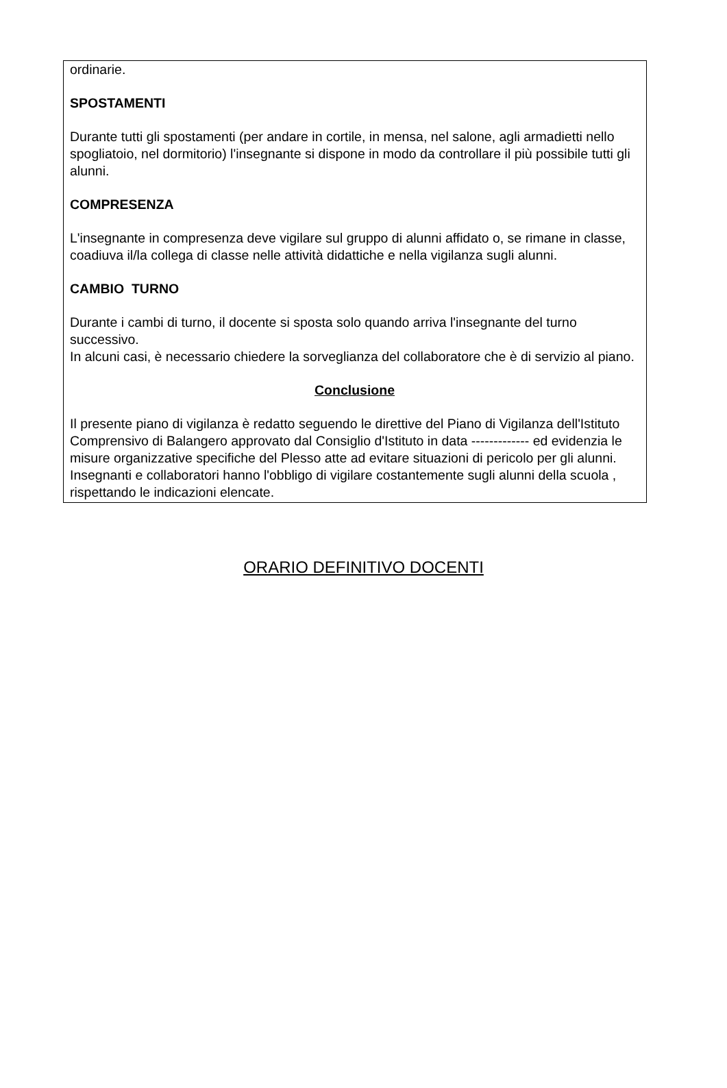ordinarie.
SPOSTAMENTI
Durante tutti gli spostamenti (per andare in cortile, in mensa, nel salone, agli armadietti nello spogliatoio, nel dormitorio) l'insegnante si dispone in modo da controllare il più possibile tutti gli alunni.
COMPRESENZA
L'insegnante in compresenza deve vigilare sul gruppo di alunni affidato o, se rimane in classe, coadiuva il/la collega di classe nelle attività didattiche e nella vigilanza sugli alunni.
CAMBIO TURNO
Durante i cambi di turno, il docente si sposta solo quando arriva l'insegnante del turno successivo.
In alcuni casi, è necessario chiedere la sorveglianza del collaboratore che è di servizio al piano.
Conclusione
Il presente piano di vigilanza è redatto seguendo le direttive del Piano di Vigilanza dell'Istituto Comprensivo di Balangero approvato dal Consiglio d'Istituto in data ------------- ed evidenzia le misure organizzative specifiche del Plesso atte ad evitare situazioni di pericolo per gli alunni.
Insegnanti e collaboratori hanno l'obbligo di vigilare costantemente sugli alunni della scuola , rispettando le indicazioni elencate.
ORARIO DEFINITIVO DOCENTI